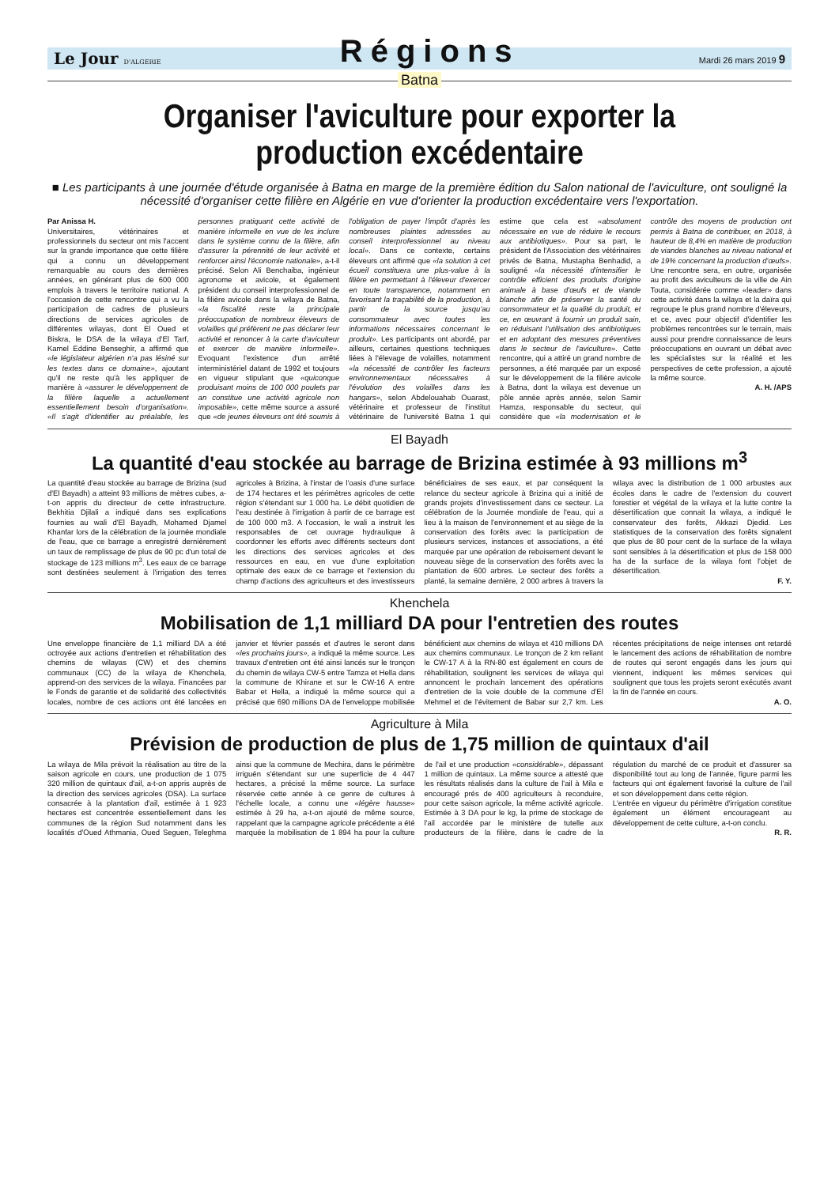Le Jour D'ALGERIE Régions Mardi 26 mars 2019 9
Batna
Organiser l'aviculture pour exporter la production excédentaire
■ Les participants à une journée d'étude organisée à Batna en marge de la première édition du Salon national de l'aviculture, ont souligné la nécessité d'organiser cette filière en Algérie en vue d'orienter la production excédentaire vers l'exportation.
Par Anissa H.
Universitaires, vétérinaires et professionnels du secteur ont mis l'accent sur la grande importance que cette filière qui a connu un développement remarquable au cours des dernières années, en générant plus de 600 000 emplois à travers le territoire national. A l'occasion de cette rencontre qui a vu la participation de cadres de plusieurs directions de services agricoles de différentes wilayas, dont El Oued et Biskra, le DSA de la wilaya d'El Tarf, Kamel Eddine Benseghir, a affirmé que «le législateur algérien n'a pas lésiné sur les textes dans ce domaine», ajoutant qu'il ne reste qu'à les appliquer de manière à «assurer le développement de la filière laquelle a actuellement essentiellement besoin d'organisation». «Il s'agit d'identifier au préalable, les personnes pratiquant cette activité de manière informelle en vue de les inclure dans le système connu de la filière, afin d'assurer la pérennité de leur activité et renforcer ainsi l'économie nationale», a-t-il précisé. Selon Ali Benchaiba, ingénieur agronome et avicole, et également président du conseil interprofessionnel de la filière avicole dans la wilaya de Batna, «la fiscalité reste la principale préoccupation de nombreux éleveurs de volailles qui préfèrent ne pas déclarer leur activité et renoncer à la carte d'aviculteur et exercer de manière informelle». Evoquant l'existence d'un arrêté interministériel datant de 1992 et toujours en vigueur stipulant que «quiconque produisant moins de 100 000 poulets par an constitue une activité agricole non imposable», cette même source a assuré que «de jeunes éleveurs ont été soumis à l'obligation de payer l'impôt d'après les nombreuses plaintes adressées au conseil interprofessionnel au niveau local». Dans ce contexte, certains éleveurs ont affirmé que «la solution à cet écueil constituera une plus-value à la filière en permettant à l'éleveur d'exercer en toute transparence, notamment en favorisant la traçabilité de la production, à partir de la source jusqu'au consommateur avec toutes les informations nécessaires concernant le produit». Les participants ont abordé, par ailleurs, certaines questions techniques liées à l'élevage de volailles, notamment «la nécessité de contrôler les facteurs environnementaux nécessaires à l'évolution des volailles dans les hangars», selon Abdelouahab Ouarast, vétérinaire et professeur de l'institut vétérinaire de l'université Batna 1 qui estime que cela est «absolument nécessaire en vue de réduire le recours aux antibiotiques». Pour sa part, le président de l'Association des vétérinaires privés de Batna, Mustapha Benhadid, a souligné «la nécessité d'intensifier le contrôle efficient des produits d'origine animale à base d'œufs et de viande blanche afin de préserver la santé du consommateur et la qualité du produit, et ce, en œuvrant à fournir un produit sain, en réduisant l'utilisation des antibiotiques et en adoptant des mesures préventives dans le secteur de l'aviculture». Cette rencontre, qui a attiré un grand nombre de personnes, a été marquée par un exposé sur le développement de la filière avicole à Batna, dont la wilaya est devenue un pôle année après année, selon Samir Hamza, responsable du secteur, qui considère que «la modernisation et le contrôle des moyens de production ont permis à Batna de contribuer, en 2018, à hauteur de 8,4% en matière de production de viandes blanches au niveau national et de 19% concernant la production d'œufs». Une rencontre sera, en outre, organisée au profit des aviculteurs de la ville de Ain Touta, considérée comme «leader» dans cette activité dans la wilaya et la daïra qui regroupe le plus grand nombre d'éleveurs, et ce, avec pour objectif d'identifier les problèmes rencontrées sur le terrain, mais aussi pour prendre connaissance de leurs préoccupations en ouvrant un débat avec les spécialistes sur la réalité et les perspectives de cette profession, a ajouté la même source.
A. H. /APS
El Bayadh
La quantité d'eau stockée au barrage de Brizina estimée à 93 millions m<sup>3</sup>
La quantité d'eau stockée au barrage de Brizina (sud d'El Bayadh) a atteint 93 millions de mètres cubes, a-t-on appris du directeur de cette infrastructure. Bekhitia Djilali a indiqué dans ses explications fournies au wali d'El Bayadh, Mohamed Djamel Khanfar lors de la célébration de la journée mondiale de l'eau, que ce barrage a enregistré dernièrement un taux de remplissage de plus de 90 pc d'un total de stockage de 123 millions m<sup>3</sup>. Les eaux de ce barrage sont destinées seulement à l'irrigation des terres agricoles à Brizina, à l'instar de l'oasis d'une surface de 174 hectares et les périmètres agricoles de cette région s'étendant sur 1 000 ha. Le débit quotidien de l'eau destinée à l'irrigation à partir de ce barrage est de 100 000 m3. A l'occasion, le wali a instruit les responsables de cet ouvrage hydraulique à coordonner les efforts avec différents secteurs dont les directions des services agricoles et des ressources en eau, en vue d'une exploitation optimale des eaux de ce barrage et l'extension du champ d'actions des agriculteurs et des investisseurs bénéficiaires de ses eaux, et par conséquent la relance du secteur agricole à Brizina qui a initié de grands projets d'investissement dans ce secteur. La célébration de la Journée mondiale de l'eau, qui a lieu à la maison de l'environnement et au siège de la conservation des forêts avec la participation de plusieurs services, instances et associations, a été marquée par une opération de reboisement devant le nouveau siège de la conservation des forêts avec la plantation de 600 arbres. Le secteur des forêts a planté, la semaine dernière, 2 000 arbres à travers la wilaya avec la distribution de 1 000 arbustes aux écoles dans le cadre de l'extension du couvert forestier et végétal de la wilaya et la lutte contre la désertification que connait la wilaya, a indiqué le conservateur des forêts, Akkazi Djedid. Les statistiques de la conservation des forêts signalent que plus de 80 pour cent de la surface de la wilaya sont sensibles à la désertification et plus de 158 000 ha de la surface de la wilaya font l'objet de désertification.
F. Y.
Khenchela
Mobilisation de 1,1 milliard DA pour l'entretien des routes
Une enveloppe financière de 1,1 milliard DA a été octroyée aux actions d'entretien et réhabilitation des chemins de wilayas (CW) et des chemins communaux (CC) de la wilaya de Khenchela, apprend-on des services de la wilaya. Financées par le Fonds de garantie et de solidarité des collectivités locales, nombre de ces actions ont été lancées en janvier et février passés et d'autres le seront dans «les prochains jours», a indiqué la même source. Les travaux d'entretien ont été ainsi lancés sur le tronçon du chemin de wilaya CW-5 entre Tamza et Hella dans la commune de Khirane et sur le CW-16 A entre Babar et Hella, a indiqué la même source qui a précisé que 690 millions DA de l'enveloppe mobilisée bénéficient aux chemins de wilaya et 410 millions DA aux chemins communaux. Le tronçon de 2 km reliant le CW-17 A à la RN-80 est également en cours de réhabilitation, soulignent les services de wilaya qui annoncent le prochain lancement des opérations d'entretien de la voie double de la commune d'El Mehmel et de l'évitement de Babar sur 2,7 km. Les récentes précipitations de neige intenses ont retardé le lancement des actions de réhabilitation de nombre de routes qui seront engagés dans les jours qui viennent, indiquent les mêmes services qui soulignent que tous les projets seront exécutés avant la fin de l'année en cours.
A. O.
Agriculture à Mila
Prévision de production de plus de 1,75 million de quintaux d'ail
La wilaya de Mila prévoit la réalisation au titre de la saison agricole en cours, une production de 1 075 320 million de quintaux d'ail, a-t-on appris auprès de la direction des services agricoles (DSA). La surface consacrée à la plantation d'ail, estimée à 1 923 hectares est concentrée essentiellement dans les communes de la région Sud notamment dans les localités d'Oued Athmania, Oued Seguen, Teleghma ainsi que la commune de Mechira, dans le périmètre irriguén s'étendant sur une superficie de 4 447 hectares, a précisé la même source. La surface réservée cette année à ce genre de cultures à l'échelle locale, a connu une «légère hausse» estimée à 29 ha, a-t-on ajouté de même source, rappelant que la campagne agricole précédente a été marquée la mobilisation de 1 894 ha pour la culture de l'ail et une production «considérable», dépassant 1 million de quintaux. La même source a attesté que les résultats réalisés dans la culture de l'ail à Mila e encouragé prés de 400 agriculteurs à reconduire, pour cette saison agricole, la même activité agricole. Estimée à 3 DA pour le kg, la prime de stockage de l'ail accordée par le ministère de tutelle aux producteurs de la filière, dans le cadre de la régulation du marché de ce produit et d'assurer sa disponibilité tout au long de l'année, figure parmi les facteurs qui ont également favorisé la culture de l'ail et son développement dans cette région.
L'entrée en vigueur du périmètre d'irrigation constitue également un élément encourageant au développement de cette culture, a-t-on conclu.
R. R.